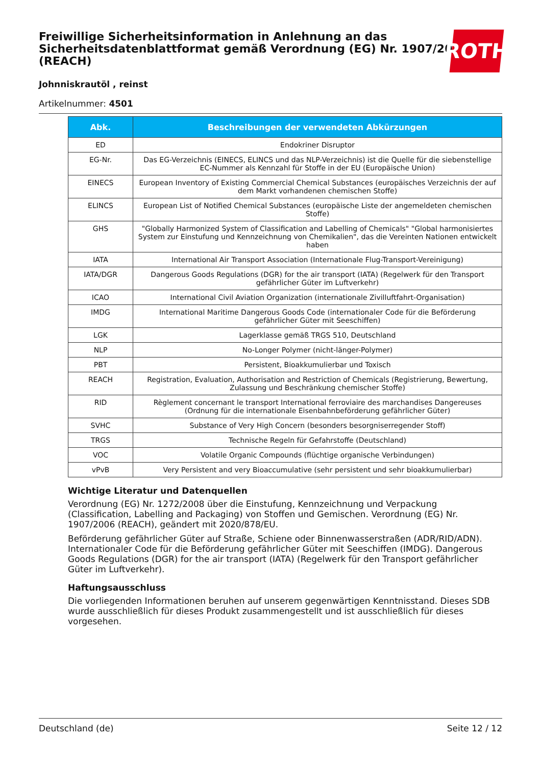Freiwillige Sicherheitsinformation in Anlehnung an das Sicherheitsdatenblattformat gemäß Verordnung (EG) Nr. 1907/2006 (REACH)
ROTH
Johnniskrautöl , reinst
Artikelnummer: 4501
| Abk. | Beschreibungen der verwendeten Abkürzungen |
| --- | --- |
| ED | Endokriner Disruptor |
| EG-Nr. | Das EG-Verzeichnis (EINECS, ELINCS und das NLP-Verzeichnis) ist die Quelle für die siebenstellige EC-Nummer als Kennzahl für Stoffe in der EU (Europäische Union) |
| EINECS | European Inventory of Existing Commercial Chemical Substances (europäisches Verzeichnis der auf dem Markt vorhandenen chemischen Stoffe) |
| ELINCS | European List of Notified Chemical Substances (europäische Liste der angemeldeten chemischen Stoffe) |
| GHS | "Globally Harmonized System of Classification and Labelling of Chemicals" "Global harmonisiertes System zur Einstufung und Kennzeichnung von Chemikalien", das die Vereinten Nationen entwickelt haben |
| IATA | International Air Transport Association (Internationale Flug-Transport-Vereinigung) |
| IATA/DGR | Dangerous Goods Regulations (DGR) for the air transport (IATA) (Regelwerk für den Transport gefährlicher Güter im Luftverkehr) |
| ICAO | International Civil Aviation Organization (internationale Zivilluftfahrt-Organisation) |
| IMDG | International Maritime Dangerous Goods Code (internationaler Code für die Beförderung gefährlicher Güter mit Seeschiffen) |
| LGK | Lagerklasse gemäß TRGS 510, Deutschland |
| NLP | No-Longer Polymer (nicht-länger-Polymer) |
| PBT | Persistent, Bioakkumulierbar und Toxisch |
| REACH | Registration, Evaluation, Authorisation and Restriction of Chemicals (Registrierung, Bewertung, Zulassung und Beschränkung chemischer Stoffe) |
| RID | Règlement concernant le transport International ferroviaire des marchandises Dangereuses (Ordnung für die internationale Eisenbahnbeförderung gefährlicher Güter) |
| SVHC | Substance of Very High Concern (besonders besorgniserregender Stoff) |
| TRGS | Technische Regeln für Gefahrstoffe (Deutschland) |
| VOC | Volatile Organic Compounds (flüchtige organische Verbindungen) |
| vPvB | Very Persistent and very Bioaccumulative (sehr persistent und sehr bioakkumulierbar) |
Wichtige Literatur und Datenquellen
Verordnung (EG) Nr. 1272/2008 über die Einstufung, Kennzeichnung und Verpackung (Classification, Labelling and Packaging) von Stoffen und Gemischen. Verordnung (EG) Nr. 1907/2006 (REACH), geändert mit 2020/878/EU.
Beförderung gefährlicher Güter auf Straße, Schiene oder Binnenwasserstraßen (ADR/RID/ADN). Internationaler Code für die Beförderung gefährlicher Güter mit Seeschiffen (IMDG). Dangerous Goods Regulations (DGR) for the air transport (IATA) (Regelwerk für den Transport gefährlicher Güter im Luftverkehr).
Haftungsausschluss
Die vorliegenden Informationen beruhen auf unserem gegenwärtigen Kenntnisstand. Dieses SDB wurde ausschließlich für dieses Produkt zusammengestellt und ist ausschließlich für dieses vorgesehen.
Deutschland (de) Seite 12 / 12